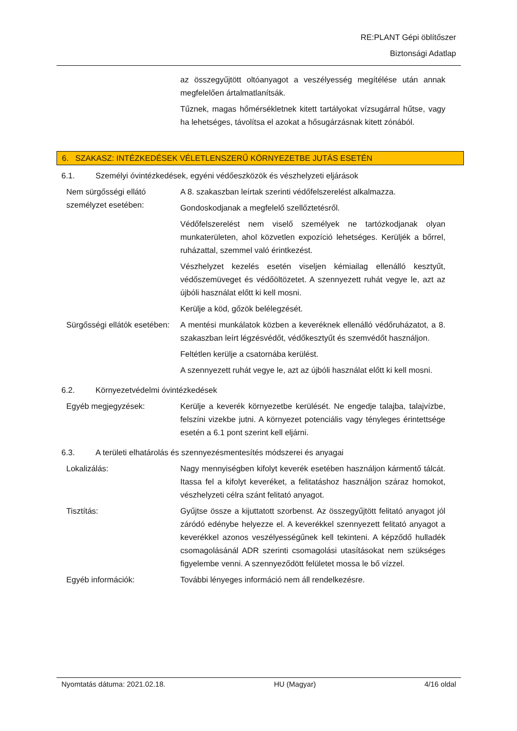RE:PLANT Gépi öblítőszer
Biztonsági Adatlap
az összegyűjtött oltóanyagot a veszélyesség megítélése után annak megfelelően ártalmatlanítsák.
Tűznek, magas hőmérsékletnek kitett tartályokat vízsugárral hűtse, vagy ha lehetséges, távolítsa el azokat a hősugárzásnak kitett zónából.
6. SZAKASZ: INTÉZKEDÉSEK VÉLETLENSZERŰ KÖRNYEZETBE JUTÁS ESETÉN
6.1. Személyi óvintézkedések, egyéni védőeszközök és vészhelyzeti eljárások
Nem sürgősségi ellátó személyzet esetében:
A 8. szakaszban leírtak szerinti védőfelszerelést alkalmazza.
Gondoskodjanak a megfelelő szellőztetésről.
Védőfelszerelést nem viselő személyek ne tartózkodjanak olyan munkaterületen, ahol közvetlen expozíció lehetséges. Kerüljék a bőrrel, ruházattal, szemmel való érintkezést.
Vészhelyzet kezelés esetén viseljen kémiailag ellenálló kesztyűt, védőszemüveget és védőöltözetet. A szennyezett ruhát vegye le, azt az újbóli használat előtt ki kell mosni.
Kerülje a köd, gőzök belélegzését.
Sürgősségi ellátók esetében:
A mentési munkálatok közben a keveréknek ellenálló védőruházatot, a 8. szakaszban leírt légzésvédőt, védőkesztyűt és szemvédőt használjon.
Feltétlen kerülje a csatornába kerülést.
A szennyezett ruhát vegye le, azt az újbóli használat előtt ki kell mosni.
6.2. Környezetvédelmi óvintézkedések
Egyéb megjegyzések: Kerülje a keverék környezetbe kerülését. Ne engedje talajba, talajvízbe, felszíni vizekbe jutni. A környezet potenciális vagy tényleges érintettsége esetén a 6.1 pont szerint kell eljárni.
6.3. A területi elhatárolás és szennyezésmentesítés módszerei és anyagai
Lokalizálás: Nagy mennyiségben kifolyt keverék esetében használjon kármentő tálcát. Itassa fel a kifolyt keveréket, a felitatáshoz használjon száraz homokot, vészhelyzeti célra szánt felitató anyagot.
Tisztítás: Gyűjtse össze a kijuttatott szorbenst. Az összegyűjtött felitató anyagot jól záródó edénybe helyezze el. A keverékkel szennyezett felitató anyagot a keverékkel azonos veszélyességűnek kell tekinteni. A képződő hulladék csomagolásánál ADR szerinti csomagolási utasításokat nem szükséges figyelembe venni. A szennyeződött felületet mossa le bő vízzel.
Egyéb információk: További lényeges információ nem áll rendelkezésre.
Nyomtatás dátuma: 2021.02.18. HU (Magyar) 4/16 oldal